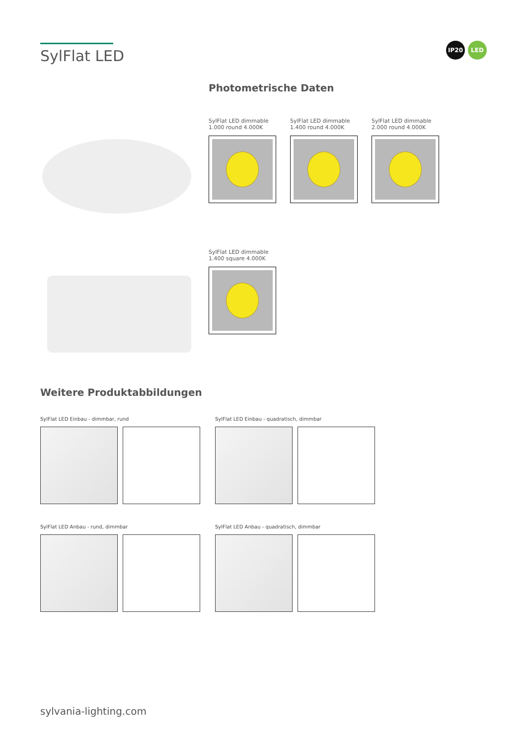SylFlat LED
IP20 LED
Photometrische Daten
SylFlat LED dimmable
1.000 round 4.000K
SylFlat LED dimmable
1.400 round 4.000K
SylFlat LED dimmable
2.000 round 4.000K
SylFlat LED dimmable
1.400 square 4.000K
Weitere Produktabbildungen
SylFlat LED Einbau - dimmbar, rund
SylFlat LED Einbau - quadratisch, dimmbar
SylFlat LED Anbau - rund, dimmbar
SylFlat LED Anbau - quadratisch, dimmbar
sylvania-lighting.com